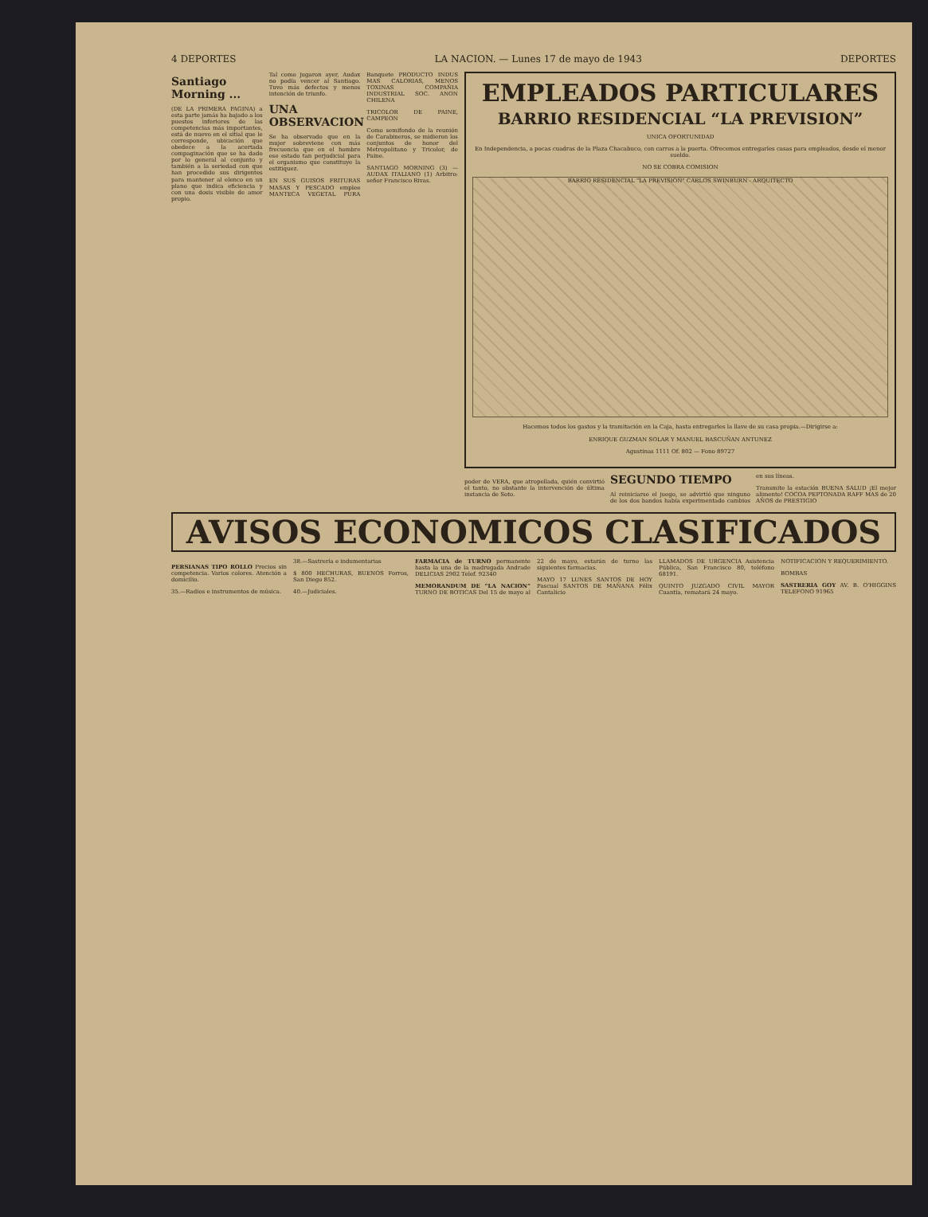4 DEPORTES LA NACION. — Lunes 17 de mayo de 1943 DEPORTES
Santiago Morning ...
(DE LA PRIMERA PAGINA) a esta parte jamás ha bajado a los puestos inferiores de las competencias más importantes, está de nuevo en el sitial que le corresponde, ubicación que obedece a la acertada compaginación que se ha dado por lo general al conjunto y también a la seriedad con que han procedido sus dirigentes para mantener al elenco en un plano que indica eficiencia y con una dosis visible de amor propio.
Tal como jugaron ayer, Audax no podía vencer al Santiago. Tuvo más defectos y menos intención de triunfo.
UNA OBSERVACION
Se ha observado que en la mujer sobreviene con más frecuencia que en el hombre ese estado tan perjudicial para el organismo que constituye la estitiquez.
EN SUS GUISOS FRITURAS MASAS Y PESCADO emplee MANTECA VEGETAL PURA Banquete PRODUCTO INDUS MAS CALORIAS, MENOS TOXINAS COMPAÑIA INDUSTRIAL SOC. ANON CHILENA
TRICOLOR DE PAINE, CAMPEON
Como semifondo de la reunión de Carabineros, se midieron los conjuntos de honor del Metropolitano y Tricolor, de Paine.
SANTIAGO MORNING (3) — AUDAX ITALIANO (1) Arbitro: señor Francisco Rivas.
EMPLEADOS PARTICULARES
BARRIO RESIDENCIAL “LA PREVISION”
UNICA OFORTUNIDAD
En Independencia, a pocas cuadras de la Plaza Chacabuco, con carros a la puerta. Ofrecemos entregarles casas para empleados, desde el menor sueldo.
NO SE COBRA COMISION
BARRIO RESIDENCIAL "LA PREVISION" CARLOS SWINBURN - ARQUITECTO
Hacemos todos los gastos y la tramitación en la Caja, hasta entregarles la llave de su casa propia.—Dirigirse a:
ENRIQUE GUZMAN SOLAR Y MANUEL BASCUÑAN ANTUNEZ
Agustinas 1111 Of. 802 — Fono 89727
poder de VERA, que atropellada, quién convirtió el tanto, no obstante la intervención de última instancia de Soto.
SEGUNDO TIEMPO
Al reiniciarse el juego, se advirtió que ninguno de los dos bandos había experimentado cambios en sus líneas.
Transmite la estación BUENA SALUD ¡El mejor alimento! COCOA PEPTONADA RAFF MAS de 20 AÑOS de PRESTIGIO
AVISOS ECONOMICOS CLASIFICADOS
PERSIANAS TIPO ROLLO Precios sin competencia. Varios colores. Atención a domicilio.
35.—Radios e instrumentos de música.
38.—Sastrería e indumentarias
$ 800 HECHURAS, BUENOS Forros, San Diego 852.
40.—Judiciales.
FARMACIA de TURNO permanente hasta la una de la madrugada Andrade DELICIAS 2902 Telef. 92340
MEMORANDUM DE “LA NACION” TURNO DE BOTICAS Del 15 de mayo al 22 de mayo, estarán de turno las siguientes farmacias.
MAYO 17 LUNES SANTOS DE HOY Pascual SANTOS DE MAÑANA Félix Cantalicio
LLAMADOS DE URGENCIA Asistencia Pública, San Francisco 80, teléfono 68191.
QUINTO JUZGADO CIVIL MAYOR Cuantía, rematará 24 mayo.
NOTIFICACION Y REQUERIMIENTO.
BOMBAS
SASTRERIA GOY AV. B. O'HIGGINS TELEFONO 91965